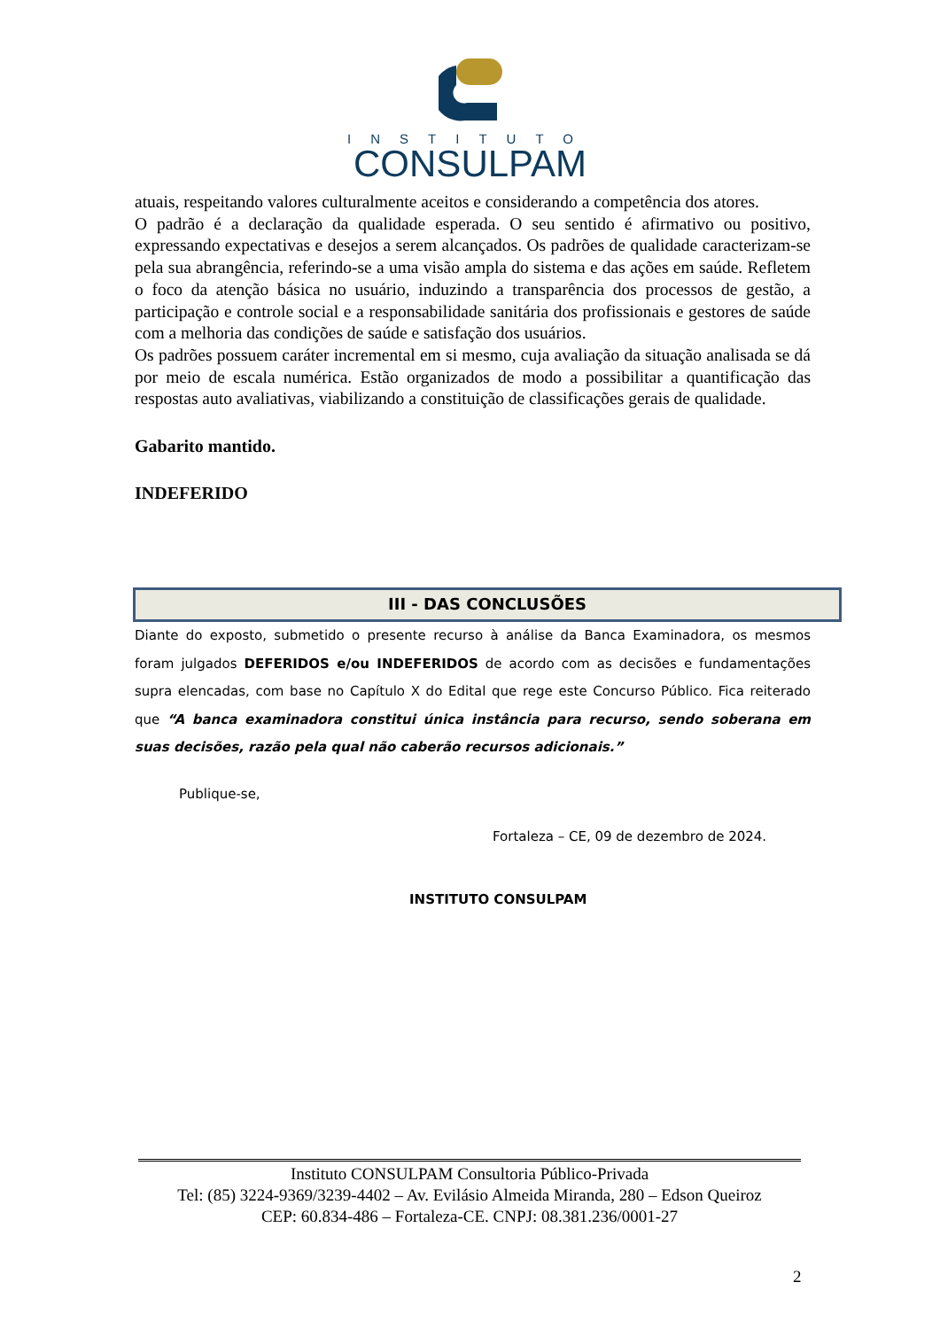INSTITUTO
CONSULPAM
atuais, respeitando valores culturalmente aceitos e considerando a competência dos atores.
O padrão é a declaração da qualidade esperada. O seu sentido é afirmativo ou positivo, expressando expectativas e desejos a serem alcançados. Os padrões de qualidade caracterizam-se pela sua abrangência, referindo-se a uma visão ampla do sistema e das ações em saúde. Refletem o foco da atenção básica no usuário, induzindo a transparência dos processos de gestão, a participação e controle social e a responsabilidade sanitária dos profissionais e gestores de saúde com a melhoria das condições de saúde e satisfação dos usuários.
Os padrões possuem caráter incremental em si mesmo, cuja avaliação da situação analisada se dá por meio de escala numérica. Estão organizados de modo a possibilitar a quantificação das respostas auto avaliativas, viabilizando a constituição de classificações gerais de qualidade.
Gabarito mantido.
INDEFERIDO
III - DAS CONCLUSÕES
Diante do exposto, submetido o presente recurso à análise da Banca Examinadora, os mesmos foram julgados DEFERIDOS e/ou INDEFERIDOS de acordo com as decisões e fundamentações supra elencadas, com base no Capítulo X do Edital que rege este Concurso Público. Fica reiterado que “A banca examinadora constitui única instância para recurso, sendo soberana em suas decisões, razão pela qual não caberão recursos adicionais.”
Publique-se,
Fortaleza – CE, 09 de dezembro de 2024.
INSTITUTO CONSULPAM
Instituto CONSULPAM Consultoria Público-Privada
Tel: (85) 3224-9369/3239-4402 – Av. Evilásio Almeida Miranda, 280 – Edson Queiroz
CEP: 60.834-486 – Fortaleza-CE. CNPJ: 08.381.236/0001-27
2